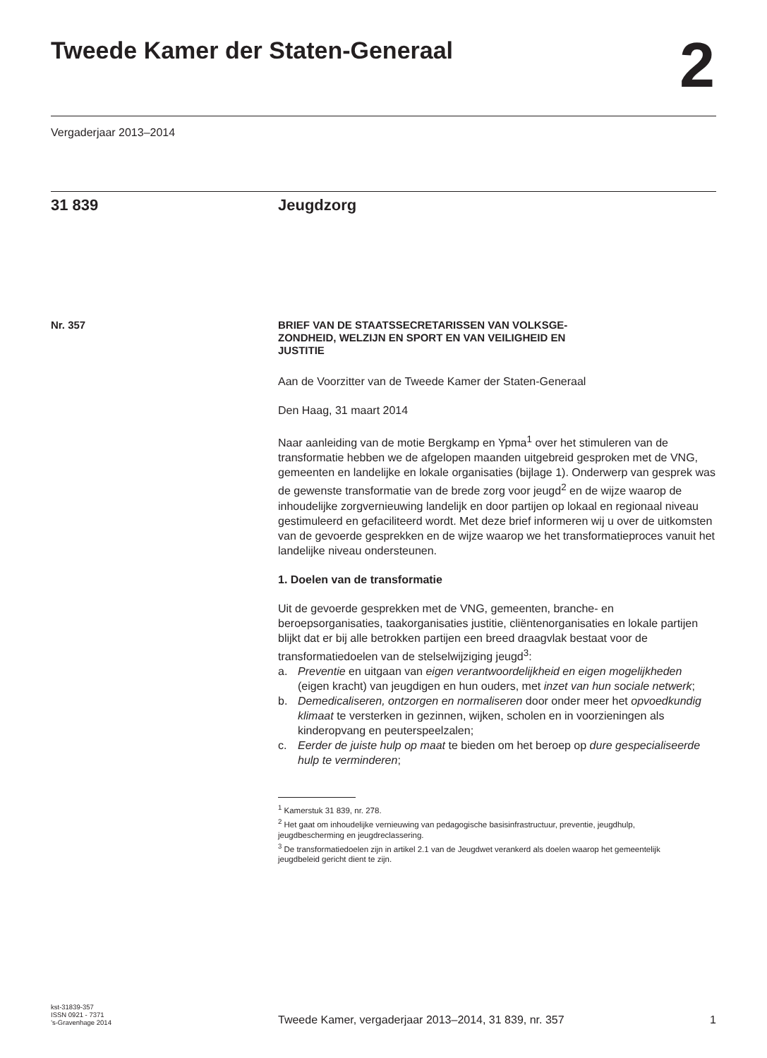Tweede Kamer der Staten-Generaal
2
Vergaderjaar 2013–2014
31 839 Jeugdzorg
Nr. 357
BRIEF VAN DE STAATSSECRETARISSEN VAN VOLKSGE-
ZONDHEID, WELZIJN EN SPORT EN VAN VEILIGHEID EN
JUSTITIE
Aan de Voorzitter van de Tweede Kamer der Staten-Generaal
Den Haag, 31 maart 2014
Naar aanleiding van de motie Bergkamp en Ypma<sup>1</sup> over het stimuleren van de transformatie hebben we de afgelopen maanden uitgebreid gesproken met de VNG, gemeenten en landelijke en lokale organisaties (bijlage 1). Onderwerp van gesprek was de gewenste transformatie van de brede zorg voor jeugd<sup>2</sup> en de wijze waarop de inhoudelijke zorgvernieuwing landelijk en door partijen op lokaal en regionaal niveau gestimuleerd en gefaciliteerd wordt. Met deze brief informeren wij u over de uitkomsten van de gevoerde gesprekken en de wijze waarop we het transformatieproces vanuit het landelijke niveau ondersteunen.
1. Doelen van de transformatie
Uit de gevoerde gesprekken met de VNG, gemeenten, branche- en beroepsorganisaties, taakorganisaties justitie, cliëntenorganisaties en lokale partijen blijkt dat er bij alle betrokken partijen een breed draagvlak bestaat voor de transformatiedoelen van de stelselwijziging jeugd<sup>3</sup>:
a. Preventie en uitgaan van eigen verantwoordelijkheid en eigen mogelijkheden (eigen kracht) van jeugdigen en hun ouders, met inzet van hun sociale netwerk;
b. Demedicaliseren, ontzorgen en normaliseren door onder meer het opvoedkundig klimaat te versterken in gezinnen, wijken, scholen en in voorzieningen als kinderopvang en peuterspeelzalen;
c. Eerder de juiste hulp op maat te bieden om het beroep op dure gespecialiseerde hulp te verminderen;
<sup>1</sup> Kamerstuk 31 839, nr. 278.
<sup>2</sup> Het gaat om inhoudelijke vernieuwing van pedagogische basisinfrastructuur, preventie, jeugdhulp, jeugdbescherming en jeugdreclassering.
<sup>3</sup> De transformatiedoelen zijn in artikel 2.1 van de Jeugdwet verankerd als doelen waarop het gemeentelijk jeugdbeleid gericht dient te zijn.
kst-31839-357
ISSN 0921 - 7371
’s-Gravenhage 2014
Tweede Kamer, vergaderjaar 2013–2014, 31 839, nr. 357
1